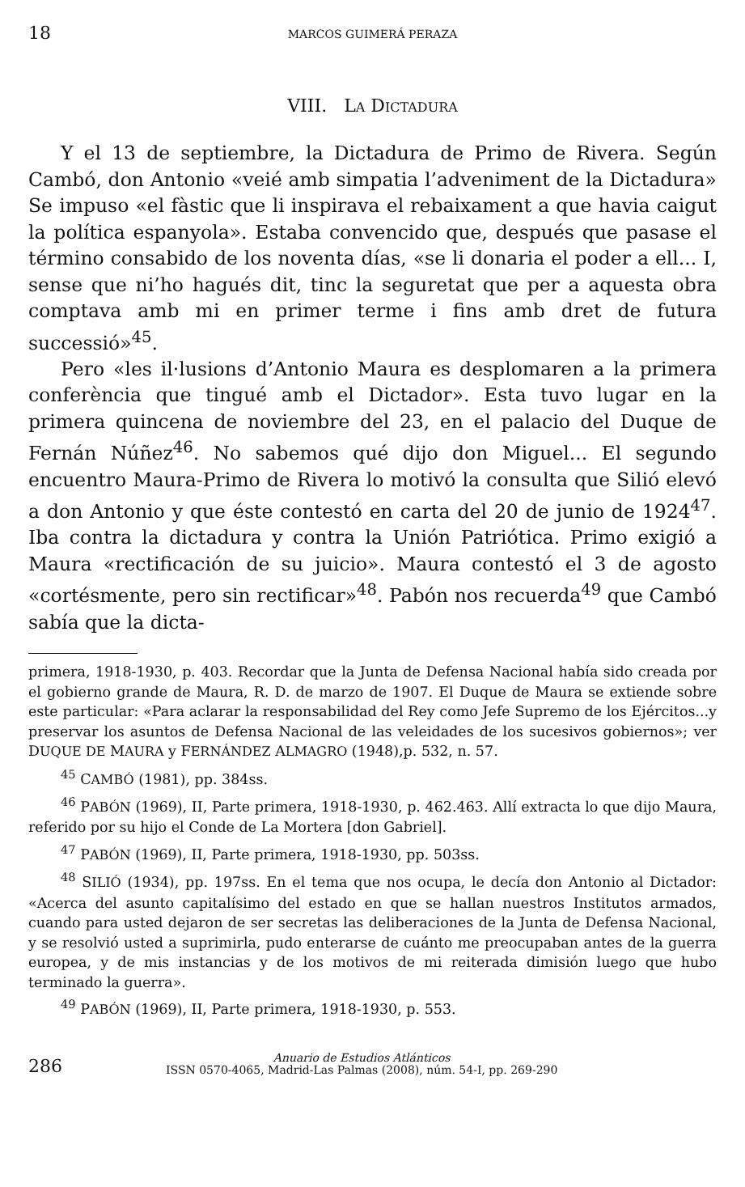18 MARCOS GUIMERÁ PERAZA
VIII. LA DICTADURA
Y el 13 de septiembre, la Dictadura de Primo de Rivera. Según Cambó, don Antonio «veié amb simpatia l’adveniment de la Dictadura» Se impuso «el fàstic que li inspirava el rebaixament a que havia caigut la política espanyola». Estaba convencido que, después que pasase el término consabido de los noventa días, «se li donaria el poder a ell... I, sense que ni’ho hagués dit, tinc la seguretat que per a aquesta obra comptava amb mi en primer terme i fins amb dret de futura successió»<sup>45</sup>.
Pero «les il·lusions d’Antonio Maura es desplomaren a la primera conferència que tingué amb el Dictador». Esta tuvo lugar en la primera quincena de noviembre del 23, en el palacio del Duque de Fernán Núñez<sup>46</sup>. No sabemos qué dijo don Miguel... El segundo encuentro Maura-Primo de Rivera lo motivó la consulta que Silió elevó a don Antonio y que éste contestó en carta del 20 de junio de 1924<sup>47</sup>. Iba contra la dictadura y contra la Unión Patriótica. Primo exigió a Maura «rectificación de su juicio». Maura contestó el 3 de agosto «cortésmente, pero sin rectificar»<sup>48</sup>. Pabón nos recuerda<sup>49</sup> que Cambó sabía que la dicta-
primera, 1918-1930, p. 403. Recordar que la Junta de Defensa Nacional había sido creada por el gobierno grande de Maura, R. D. de marzo de 1907. El Duque de Maura se extiende sobre este particular: «Para aclarar la responsabilidad del Rey como Jefe Supremo de los Ejércitos...y preservar los asuntos de Defensa Nacional de las veleidades de los sucesivos gobiernos»; ver DUQUE DE MAURA y FERNÁNDEZ ALMAGRO (1948),p. 532, n. 57.
<sup>45</sup> CAMBÓ (1981), pp. 384ss.
<sup>46</sup> PABÓN (1969), II, Parte primera, 1918-1930, p. 462.463. Allí extracta lo que dijo Maura, referido por su hijo el Conde de La Mortera [don Gabriel].
<sup>47</sup> PABÓN (1969), II, Parte primera, 1918-1930, pp. 503ss.
<sup>48</sup> SILIÓ (1934), pp. 197ss. En el tema que nos ocupa, le decía don Antonio al Dictador: «Acerca del asunto capitalísimo del estado en que se hallan nuestros Institutos armados, cuando para usted dejaron de ser secretas las deliberaciones de la Junta de Defensa Nacional, y se resolvió usted a suprimirla, pudo enterarse de cuánto me preocupaban antes de la guerra europea, y de mis instancias y de los motivos de mi reiterada dimisión luego que hubo terminado la guerra».
<sup>49</sup> PABÓN (1969), II, Parte primera, 1918-1930, p. 553.
286 Anuario de Estudios Atlánticos
ISSN 0570-4065, Madrid-Las Palmas (2008), núm. 54-I, pp. 269-290